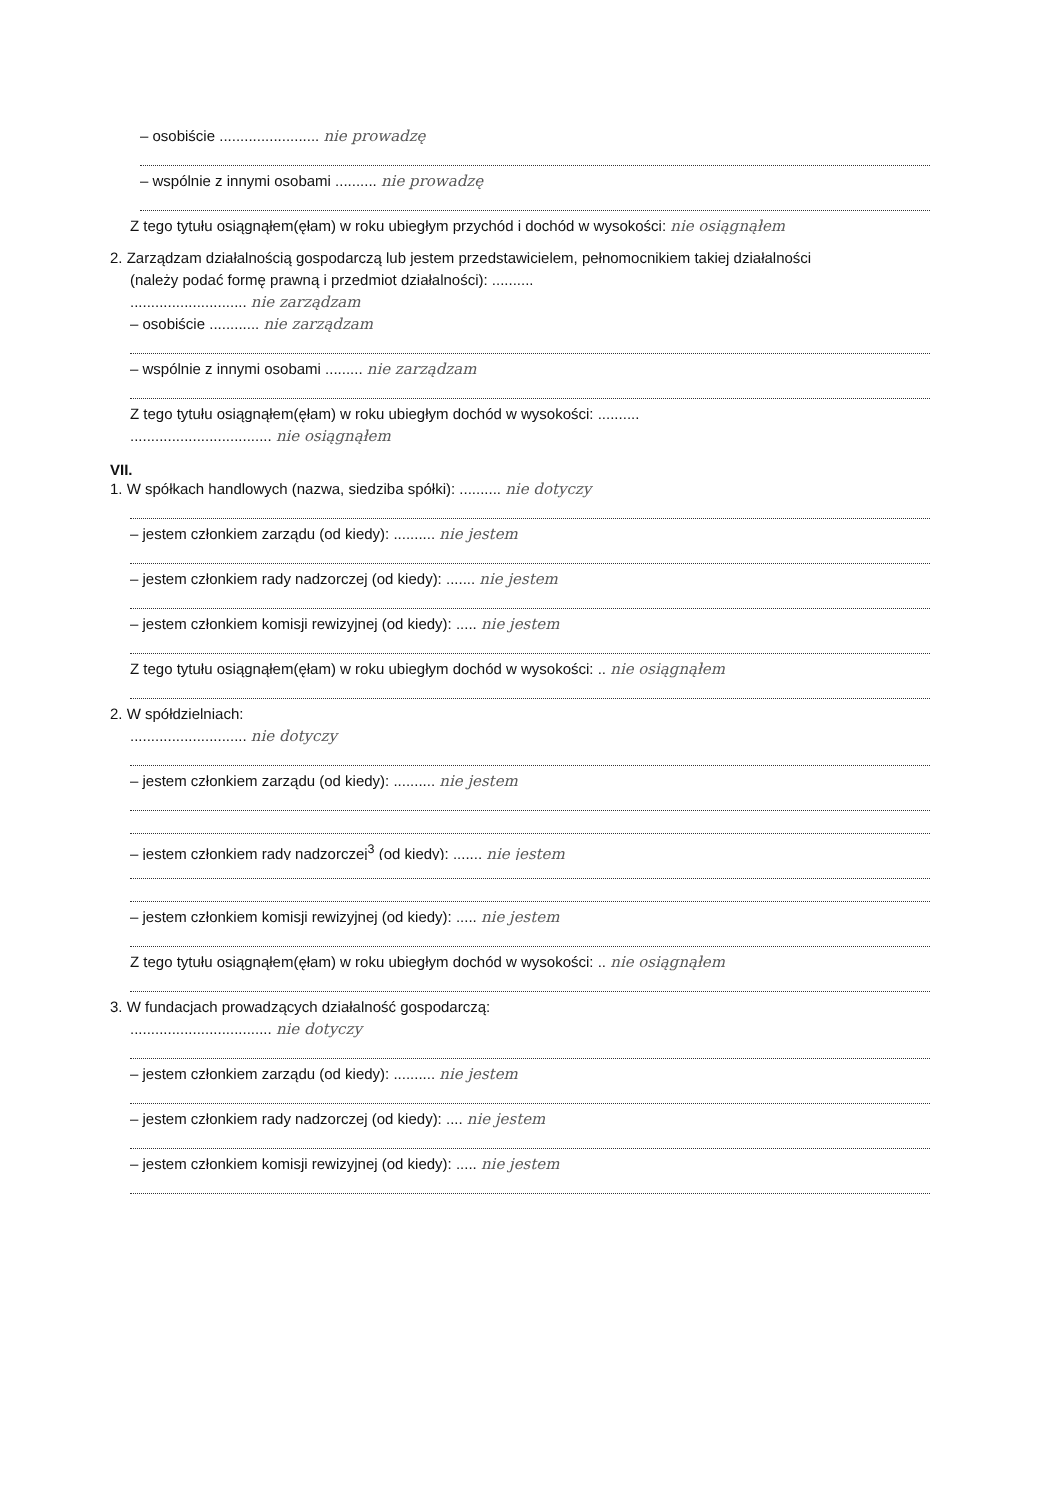– osobiście ........................ nie prowadzę
– wspólnie z innymi osobami .......... nie prowadzę
Z tego tytułu osiągnąłem(ęłam) w roku ubiegłym przychód i dochód w wysokości: nie osiągnąłem
2. Zarządzam działalnością gospodarczą lub jestem przedstawicielem, pełnomocnikiem takiej działalności
(należy podać formę prawną i przedmiot działalności): ..........
............................ nie zarządzam
– osobiście ............ nie zarządzam
– wspólnie z innymi osobami ......... nie zarządzam
Z tego tytułu osiągnąłem(ęłam) w roku ubiegłym dochód w wysokości: ..........
.................................. nie osiągnąłem
VII.
1. W spółkach handlowych (nazwa, siedziba spółki): .......... nie dotyczy
– jestem członkiem zarządu (od kiedy): .......... nie jestem
– jestem członkiem rady nadzorczej (od kiedy): ....... nie jestem
– jestem członkiem komisji rewizyjnej (od kiedy): ..... nie jestem
Z tego tytułu osiągnąłem(ęłam) w roku ubiegłym dochód w wysokości: .. nie osiągnąłem
2. W spółdzielniach:
............................ nie dotyczy
– jestem członkiem zarządu (od kiedy): .......... nie jestem
– jestem członkiem rady nadzorczej<sup>3</sup> (od kiedy): ....... nie jestem
– jestem członkiem komisji rewizyjnej (od kiedy): ..... nie jestem
Z tego tytułu osiągnąłem(ęłam) w roku ubiegłym dochód w wysokości: .. nie osiągnąłem
3. W fundacjach prowadzących działalność gospodarczą:
.................................. nie dotyczy
– jestem członkiem zarządu (od kiedy): .......... nie jestem
– jestem członkiem rady nadzorczej (od kiedy): .... nie jestem
– jestem członkiem komisji rewizyjnej (od kiedy): ..... nie jestem